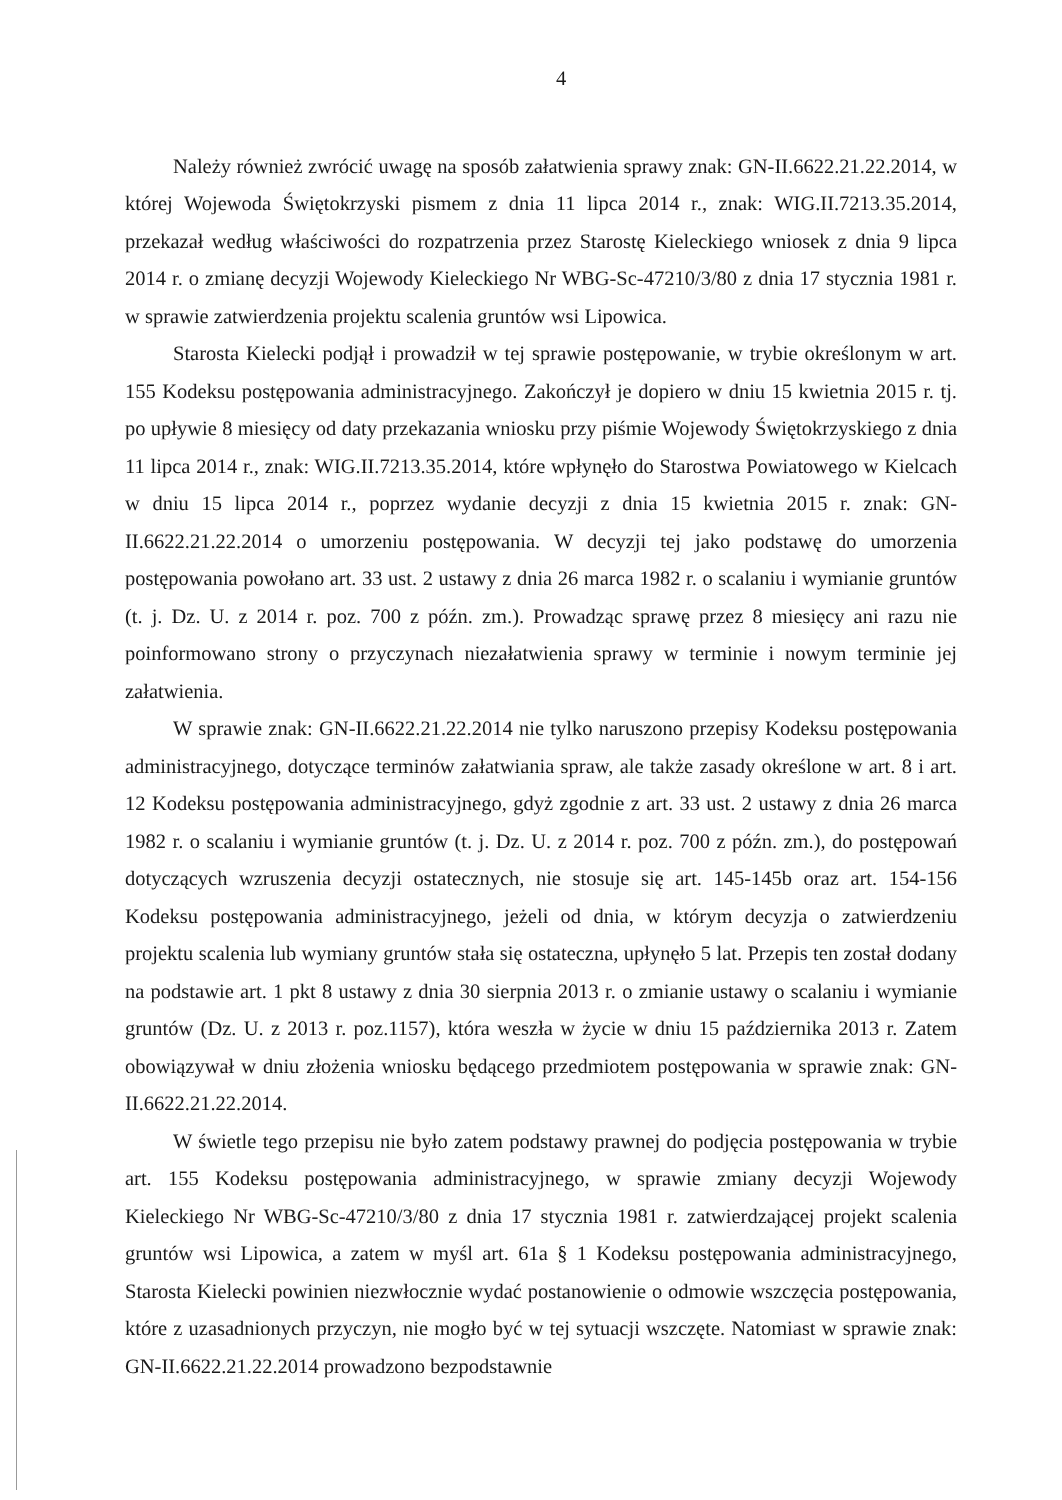4
Należy również zwrócić uwagę na sposób załatwienia sprawy znak: GN-II.6622.21.22.2014, w której Wojewoda Świętokrzyski pismem z dnia 11 lipca 2014 r., znak: WIG.II.7213.35.2014, przekazał według właściwości do rozpatrzenia przez Starostę Kieleckiego wniosek z dnia 9 lipca 2014 r. o zmianę decyzji Wojewody Kieleckiego Nr WBG-Sc-47210/3/80 z dnia 17 stycznia 1981 r. w sprawie zatwierdzenia projektu scalenia gruntów wsi Lipowica.
Starosta Kielecki podjął i prowadził w tej sprawie postępowanie, w trybie określonym w art. 155 Kodeksu postępowania administracyjnego. Zakończył je dopiero w dniu 15 kwietnia 2015 r. tj. po upływie 8 miesięcy od daty przekazania wniosku przy piśmie Wojewody Świętokrzyskiego z dnia 11 lipca 2014 r., znak: WIG.II.7213.35.2014, które wpłynęło do Starostwa Powiatowego w Kielcach w dniu 15 lipca 2014 r., poprzez wydanie decyzji z dnia 15 kwietnia 2015 r. znak: GN-II.6622.21.22.2014 o umorzeniu postępowania. W decyzji tej jako podstawę do umorzenia postępowania powołano art. 33 ust. 2 ustawy z dnia 26 marca 1982 r. o scalaniu i wymianie gruntów (t. j. Dz. U. z 2014 r. poz. 700 z późn. zm.). Prowadząc sprawę przez 8 miesięcy ani razu nie poinformowano strony o przyczynach niezałatwienia sprawy w terminie i nowym terminie jej załatwienia.
W sprawie znak: GN-II.6622.21.22.2014 nie tylko naruszono przepisy Kodeksu postępowania administracyjnego, dotyczące terminów załatwiania spraw, ale także zasady określone w art. 8 i art. 12 Kodeksu postępowania administracyjnego, gdyż zgodnie z art. 33 ust. 2 ustawy z dnia 26 marca 1982 r. o scalaniu i wymianie gruntów (t. j. Dz. U. z 2014 r. poz. 700 z późn. zm.), do postępowań dotyczących wzruszenia decyzji ostatecznych, nie stosuje się art. 145-145b oraz art. 154-156 Kodeksu postępowania administracyjnego, jeżeli od dnia, w którym decyzja o zatwierdzeniu projektu scalenia lub wymiany gruntów stała się ostateczna, upłynęło 5 lat. Przepis ten został dodany na podstawie art. 1 pkt 8 ustawy z dnia 30 sierpnia 2013 r. o zmianie ustawy o scalaniu i wymianie gruntów (Dz. U. z 2013 r. poz.1157), która weszła w życie w dniu 15 października 2013 r. Zatem obowiązywał w dniu złożenia wniosku będącego przedmiotem postępowania w sprawie znak: GN-II.6622.21.22.2014.
W świetle tego przepisu nie było zatem podstawy prawnej do podjęcia postępowania w trybie art. 155 Kodeksu postępowania administracyjnego, w sprawie zmiany decyzji Wojewody Kieleckiego Nr WBG-Sc-47210/3/80 z dnia 17 stycznia 1981 r. zatwierdzającej projekt scalenia gruntów wsi Lipowica, a zatem w myśl art. 61a § 1 Kodeksu postępowania administracyjnego, Starosta Kielecki powinien niezwłocznie wydać postanowienie o odmowie wszczęcia postępowania, które z uzasadnionych przyczyn, nie mogło być w tej sytuacji wszczęte. Natomiast w sprawie znak: GN-II.6622.21.22.2014 prowadzono bezpodstawnie